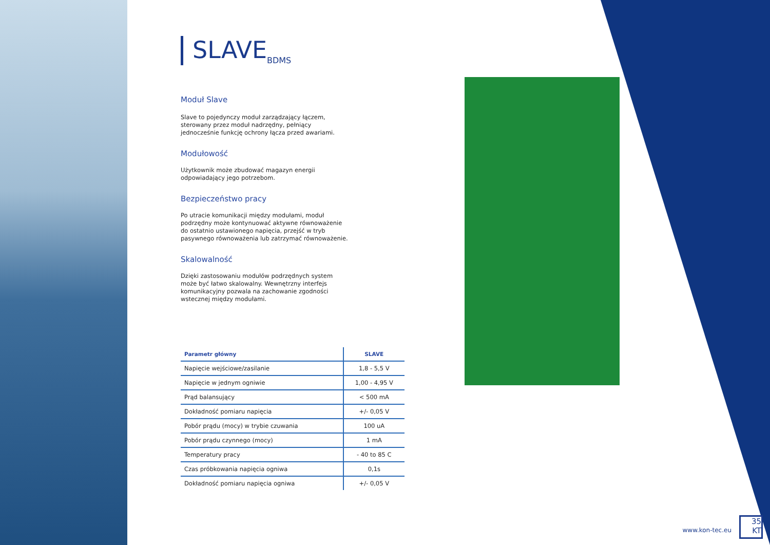SLAVE<sub>BDMS</sub>
Moduł Slave
Slave to pojedynczy moduł zarządzający łączem, sterowany przez moduł nadrzędny, pełniący jednocześnie funkcję ochrony łącza przed awariami.
Modułowość
Użytkownik może zbudować magazyn energii odpowiadający jego potrzebom.
Bezpieczeństwo pracy
Po utracie komunikacji między modułami, moduł podrzędny może kontynuować aktywne równoważenie do ostatnio ustawionego napięcia, przejść w tryb pasywnego równoważenia lub zatrzymać równoważenie.
Skalowalność
Dzięki zastosowaniu modułów podrzędnych system może być łatwo skalowalny. Wewnętrzny interfejs komunikacyjny pozwala na zachowanie zgodności wstecznej między modułami.
| Parametr główny | SLAVE |
| --- | --- |
| Napięcie wejściowe/zasilanie | 1,8 - 5,5 V |
| Napięcie w jednym ogniwie | 1,00 - 4,95 V |
| Prąd balansujący | < 500 mA |
| Dokładność pomiaru napięcia | +/- 0,05 V |
| Pobór prądu (mocy) w trybie czuwania | 100 uA |
| Pobór prądu czynnego (mocy) | 1 mA |
| Temperatury pracy | - 40 to 85 C |
| Czas próbkowania napięcia ogniwa | 0,1s |
| Dokładność pomiaru napięcia ogniwa | +/- 0,05 V |
www.kon-tec.eu
35
KT